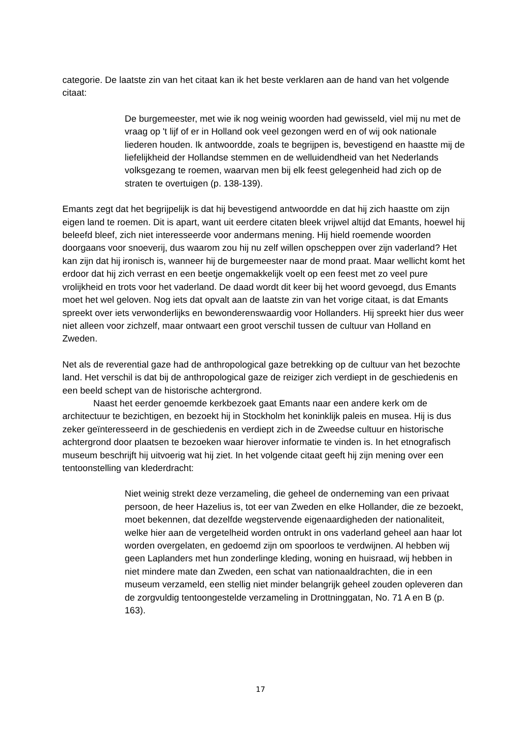categorie. De laatste zin van het citaat kan ik het beste verklaren aan de hand van het volgende citaat:
De burgemeester, met wie ik nog weinig woorden had gewisseld, viel mij nu met de vraag op 't lijf of er in Holland ook veel gezongen werd en of wij ook nationale liederen houden. Ik antwoordde, zoals te begrijpen is, bevestigend en haastte mij de liefelijkheid der Hollandse stemmen en de welluidendheid van het Nederlands volksgezang te roemen, waarvan men bij elk feest gelegenheid had zich op de straten te overtuigen (p. 138-139).
Emants zegt dat het begrijpelijk is dat hij bevestigend antwoordde en dat hij zich haastte om zijn eigen land te roemen. Dit is apart, want uit eerdere citaten bleek vrijwel altijd dat Emants, hoewel hij beleefd bleef, zich niet interesseerde voor andermans mening. Hij hield roemende woorden doorgaans voor snoeverij, dus waarom zou hij nu zelf willen opscheppen over zijn vaderland? Het kan zijn dat hij ironisch is, wanneer hij de burgemeester naar de mond praat. Maar wellicht komt het erdoor dat hij zich verrast en een beetje ongemakkelijk voelt op een feest met zo veel pure vrolijkheid en trots voor het vaderland. De daad wordt dit keer bij het woord gevoegd, dus Emants moet het wel geloven. Nog iets dat opvalt aan de laatste zin van het vorige citaat, is dat Emants spreekt over iets verwonderlijks en bewonderenswaardig voor Hollanders. Hij spreekt hier dus weer niet alleen voor zichzelf, maar ontwaart een groot verschil tussen de cultuur van Holland en Zweden.
Net als de reverential gaze had de anthropological gaze betrekking op de cultuur van het bezochte land. Het verschil is dat bij de anthropological gaze de reiziger zich verdiept in de geschiedenis en een beeld schept van de historische achtergrond.
Naast het eerder genoemde kerkbezoek gaat Emants naar een andere kerk om de architectuur te bezichtigen, en bezoekt hij in Stockholm het koninklijk paleis en musea. Hij is dus zeker geïnteresseerd in de geschiedenis en verdiept zich in de Zweedse cultuur en historische achtergrond door plaatsen te bezoeken waar hierover informatie te vinden is. In het etnografisch museum beschrijft hij uitvoerig wat hij ziet. In het volgende citaat geeft hij zijn mening over een tentoonstelling van klederdracht:
Niet weinig strekt deze verzameling, die geheel de onderneming van een privaat persoon, de heer Hazelius is, tot eer van Zweden en elke Hollander, die ze bezoekt, moet bekennen, dat dezelfde wegstervende eigenaardigheden der nationaliteit, welke hier aan de vergetelheid worden ontrukt in ons vaderland geheel aan haar lot worden overgelaten, en gedoemd zijn om spoorloos te verdwijnen. Al hebben wij geen Laplanders met hun zonderlinge kleding, woning en huisraad, wij hebben in niet mindere mate dan Zweden, een schat van nationaaldrachten, die in een museum verzameld, een stellig niet minder belangrijk geheel zouden opleveren dan de zorgvuldig tentoongestelde verzameling in Drottninggatan, No. 71 A en B (p. 163).
17